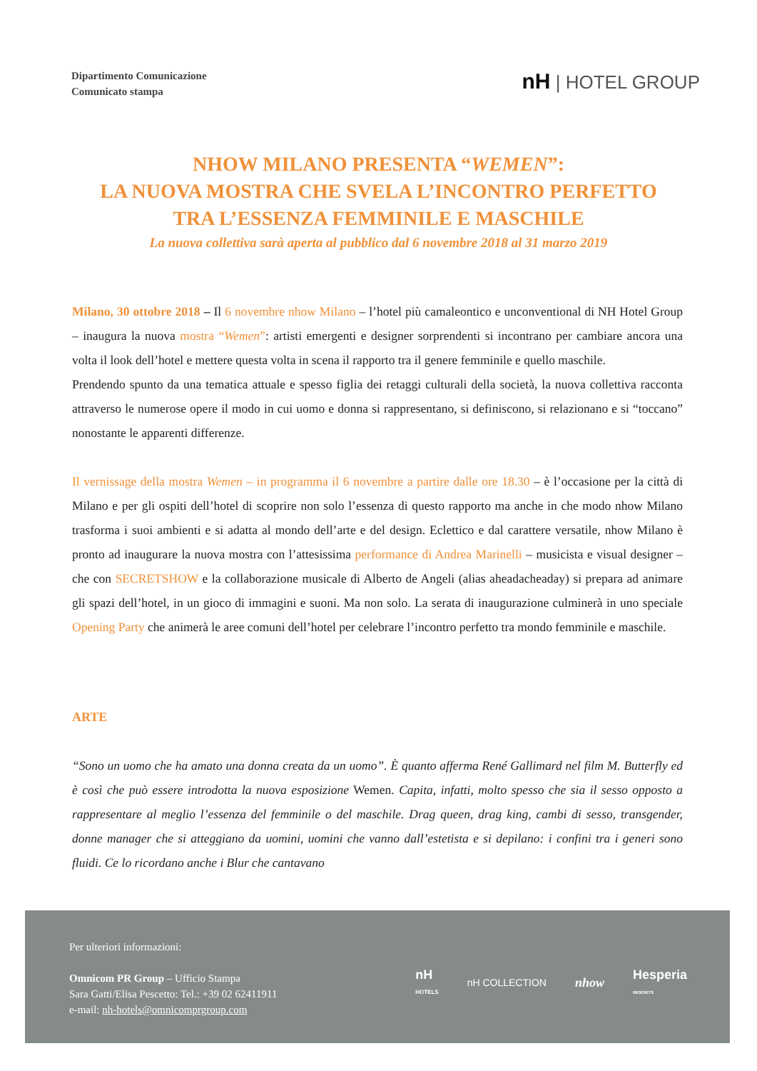Dipartimento Comunicazione
Comunicato stampa
nH | HOTEL GROUP
NHOW MILANO PRESENTA “WEMEN”:
LA NUOVA MOSTRA CHE SVELA L’INCONTRO PERFETTO
TRA L’ESSENZA FEMMINILE E MASCHILE
La nuova collettiva sarà aperta al pubblico dal 6 novembre 2018 al 31 marzo 2019
Milano, 30 ottobre 2018 – Il 6 novembre nhow Milano – l’hotel più camaleontico e unconventional di NH Hotel Group – inaugura la nuova mostra “Wemen”: artisti emergenti e designer sorprendenti si incontrano per cambiare ancora una volta il look dell’hotel e mettere questa volta in scena il rapporto tra il genere femminile e quello maschile.
Prendendo spunto da una tematica attuale e spesso figlia dei retaggi culturali della società, la nuova collettiva racconta attraverso le numerose opere il modo in cui uomo e donna si rappresentano, si definiscono, si relazionano e si “toccano” nonostante le apparenti differenze.
Il vernissage della mostra Wemen – in programma il 6 novembre a partire dalle ore 18.30 – è l’occasione per la città di Milano e per gli ospiti dell’hotel di scoprire non solo l’essenza di questo rapporto ma anche in che modo nhow Milano trasforma i suoi ambienti e si adatta al mondo dell’arte e del design. Eclettico e dal carattere versatile, nhow Milano è pronto ad inaugurare la nuova mostra con l’attesissima performance di Andrea Marinelli – musicista e visual designer – che con SECRETSHOW e la collaborazione musicale di Alberto de Angeli (alias aheadacheaday) si prepara ad animare gli spazi dell’hotel, in un gioco di immagini e suoni. Ma non solo. La serata di inaugurazione culminerà in uno speciale Opening Party che animerà le aree comuni dell’hotel per celebrare l’incontro perfetto tra mondo femminile e maschile.
ARTE
“Sono un uomo che ha amato una donna creata da un uomo”. È quanto afferma René Gallimard nel film M. Butterfly ed è così che può essere introdotta la nuova esposizione Wemen. Capita, infatti, molto spesso che sia il sesso opposto a rappresentare al meglio l’essenza del femminile o del maschile. Drag queen, drag king, cambi di sesso, transgender, donne manager che si atteggiano da uomini, uomini che vanno dall’estetista e si depilano: i confini tra i generi sono fluidi. Ce lo ricordano anche i Blur che cantavano
Per ulteriori informazioni:
Omnicom PR Group – Ufficio Stampa
Sara Gatti/Elisa Pescetto: Tel.: +39 02 62411911
e-mail: nh-hotels@omnicomprgroup.com
nH
HOTELS nH COLLECTION nhow Hesperia
RESORTS